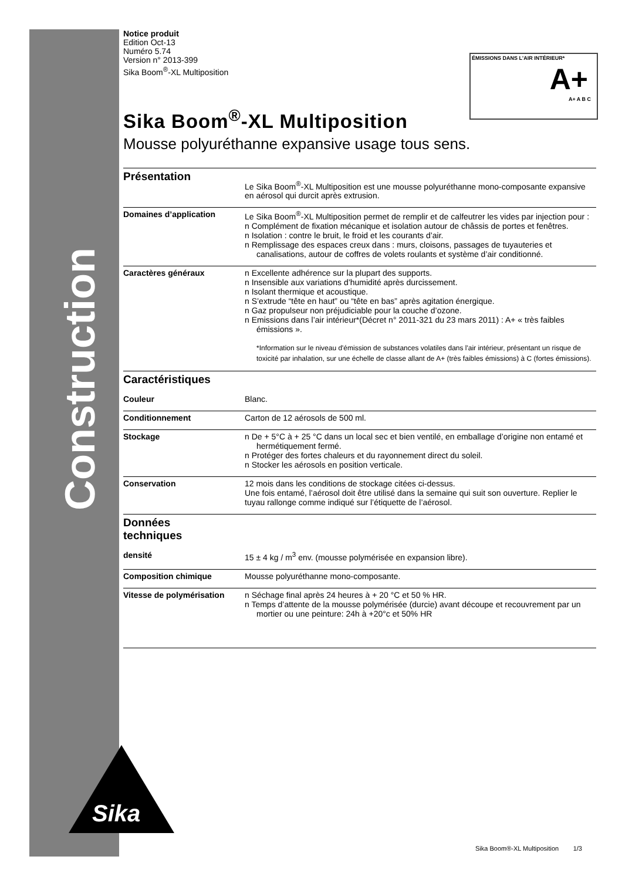Construction
ÉMISSIONS DANS L'AIR INTÉRIEUR*
A+
A+ A B C
Notice produit
Edition Oct-13
Numéro 5.74
Version n° 2013-399
Sika Boom<sup>®</sup>-XL Multiposition
Sika Boom<sup>®</sup>-XL Multiposition
Mousse polyuréthanne expansive usage tous sens.
Présentation
Le Sika Boom<sup>®</sup>-XL Multiposition est une mousse polyuréthanne mono-composante expansive en aérosol qui durcit après extrusion.
Domaines d’application Le Sika Boom<sup>®</sup>-XL Multiposition permet de remplir et de calfeutrer les vides par injection pour :
n Complément de fixation mécanique et isolation autour de châssis de portes et fenêtres.
n Isolation : contre le bruit, le froid et les courants d’air.
n Remplissage des espaces creux dans : murs, cloisons, passages de tuyauteries et canalisations, autour de coffres de volets roulants et système d’air conditionné.
Caractères généraux n Excellente adhérence sur la plupart des supports.
n Insensible aux variations d’humidité après durcissement.
n Isolant thermique et acoustique.
n S’extrude “tête en haut” ou “tête en bas” après agitation énergique.
n Gaz propulseur non préjudiciable pour la couche d’ozone.
n Emissions dans l’air intérieur*(Décret n° 2011-321 du 23 mars 2011) : A+ « très faibles émissions ».
*Information sur le niveau d'émission de substances volatiles dans l'air intérieur, présentant un risque de toxicité par inhalation, sur une échelle de classe allant de A+ (très faibles émissions) à C (fortes émissions).
Caractéristiques
Couleur Blanc.
Conditionnement Carton de 12 aérosols de 500 ml.
Stockage n De + 5°C à + 25 °C dans un local sec et bien ventilé, en emballage d’origine non entamé et hermétiquement fermé.
n Protéger des fortes chaleurs et du rayonnement direct du soleil.
n Stocker les aérosols en position verticale.
Conservation 12 mois dans les conditions de stockage citées ci-dessus.
Une fois entamé, l’aérosol doit être utilisé dans la semaine qui suit son ouverture. Replier le tuyau rallonge comme indiqué sur l’étiquette de l’aérosol.
Données
techniques
densité 15 ± 4 kg / m<sup>3</sup> env. (mousse polymérisée en expansion libre).
Composition chimique Mousse polyuréthanne mono-composante.
Vitesse de polymérisation
n Séchage final après 24 heures à + 20 °C et 50 % HR.
n Temps d’attente de la mousse polymérisée (durcie) avant découpe et recouvrement par un mortier ou une peinture: 24h à +20°c et 50% HR
Sika
Sika Boom®-XL Multiposition 1/3